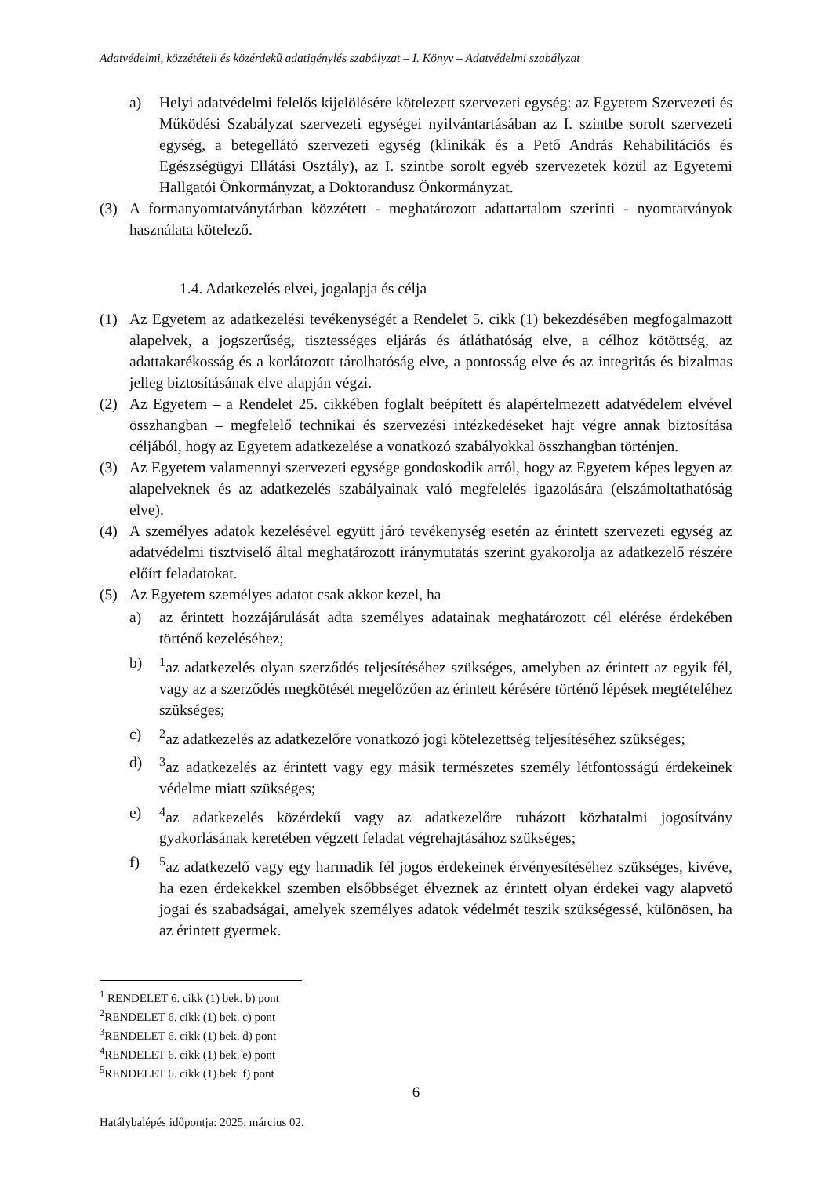Adatvédelmi, közzétételi és közérdekű adatigénylés szabályzat – I. Könyv – Adatvédelmi szabályzat
a) Helyi adatvédelmi felelős kijelölésére kötelezett szervezeti egység: az Egyetem Szervezeti és Működési Szabályzat szervezeti egységei nyilvántartásában az I. szintbe sorolt szervezeti egység, a betegellátó szervezeti egység (klinikák és a Pető András Rehabilitációs és Egészségügyi Ellátási Osztály), az I. szintbe sorolt egyéb szervezetek közül az Egyetemi Hallgatói Önkormányzat, a Doktorandusz Önkormányzat.
(3) A formanyomtatványtárban közzétett - meghatározott adattartalom szerinti - nyomtatványok használata kötelező.
1.4. Adatkezelés elvei, jogalapja és célja
(1) Az Egyetem az adatkezelési tevékenységét a Rendelet 5. cikk (1) bekezdésében megfogalmazott alapelvek, a jogszerűség, tisztességes eljárás és átláthatóság elve, a célhoz kötöttség, az adattakarékosság és a korlátozott tárolhatóság elve, a pontosság elve és az integritás és bizalmas jelleg biztosításának elve alapján végzi.
(2) Az Egyetem – a Rendelet 25. cikkében foglalt beépített és alapértelmezett adatvédelem elvével összhangban – megfelelő technikai és szervezési intézkedéseket hajt végre annak biztosítása céljából, hogy az Egyetem adatkezelése a vonatkozó szabályokkal összhangban történjen.
(3) Az Egyetem valamennyi szervezeti egysége gondoskodik arról, hogy az Egyetem képes legyen az alapelveknek és az adatkezelés szabályainak való megfelelés igazolására (elszámoltathatóság elve).
(4) A személyes adatok kezelésével együtt járó tevékenység esetén az érintett szervezeti egység az adatvédelmi tisztviselő által meghatározott iránymutatás szerint gyakorolja az adatkezelő részére előírt feladatokat.
(5) Az Egyetem személyes adatot csak akkor kezel, ha
a) az érintett hozzájárulását adta személyes adatainak meghatározott cél elérése érdekében történő kezeléséhez;
b) <sup>1</sup> az adatkezelés olyan szerződés teljesítéséhez szükséges, amelyben az érintett az egyik fél, vagy az a szerződés megkötését megelőzően az érintett kérésére történő lépések megtételéhez szükséges;
c) <sup>2</sup> az adatkezelés az adatkezelőre vonatkozó jogi kötelezettség teljesítéséhez szükséges;
d) <sup>3</sup> az adatkezelés az érintett vagy egy másik természetes személy létfontosságú érdekeinek védelme miatt szükséges;
e) <sup>4</sup> az adatkezelés közérdekű vagy az adatkezelőre ruházott közhatalmi jogosítvány gyakorlásának keretében végzett feladat végrehajtásához szükséges;
f) <sup>5</sup> az adatkezelő vagy egy harmadik fél jogos érdekeinek érvényesítéséhez szükséges, kivéve, ha ezen érdekekkel szemben elsőbbséget élveznek az érintett olyan érdekei vagy alapvető jogai és szabadságai, amelyek személyes adatok védelmét teszik szükségessé, különösen, ha az érintett gyermek.
<sup>1</sup> RENDELET 6. cikk (1) bek. b) pont
<sup>2</sup> RENDELET 6. cikk (1) bek. c) pont
<sup>3</sup> RENDELET 6. cikk (1) bek. d) pont
<sup>4</sup> RENDELET 6. cikk (1) bek. e) pont
<sup>5</sup> RENDELET 6. cikk (1) bek. f) pont
6
Hatálybalépés időpontja: 2025. március 02.